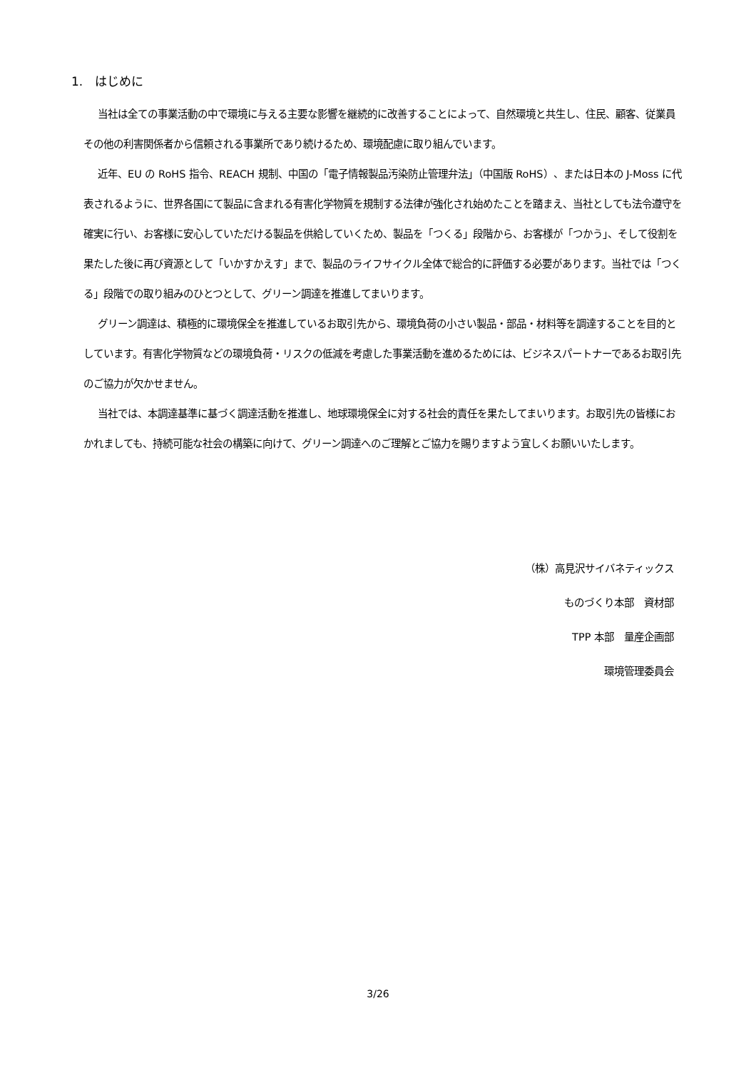1.　はじめに
当社は全ての事業活動の中で環境に与える主要な影響を継続的に改善することによって、自然環境と共生し、住民、顧客、従業員その他の利害関係者から信頼される事業所であり続けるため、環境配慮に取り組んでいます。
近年、EU の RoHS 指令、REACH 規制、中国の「電子情報製品汚染防止管理弁法」（中国版 RoHS）、または日本の J-Moss に代表されるように、世界各国にて製品に含まれる有害化学物質を規制する法律が強化され始めたことを踏まえ、当社としても法令遵守を確実に行い、お客様に安心していただける製品を供給していくため、製品を「つくる」段階から、お客様が「つかう」、そして役割を果たした後に再び資源として「いかすかえす」まで、製品のライフサイクル全体で総合的に評価する必要があります。当社では「つくる」段階での取り組みのひとつとして、グリーン調達を推進してまいります。
グリーン調達は、積極的に環境保全を推進しているお取引先から、環境負荷の小さい製品・部品・材料等を調達することを目的としています。有害化学物質などの環境負荷・リスクの低減を考慮した事業活動を進めるためには、ビジネスパートナーであるお取引先のご協力が欠かせません。
当社では、本調達基準に基づく調達活動を推進し、地球環境保全に対する社会的責任を果たしてまいります。お取引先の皆様におかれましても、持続可能な社会の構築に向けて、グリーン調達へのご理解とご協力を賜りますよう宜しくお願いいたします。
（株）高見沢サイバネティックス
ものづくり本部　資材部
TPP 本部　量産企画部
環境管理委員会
3/26